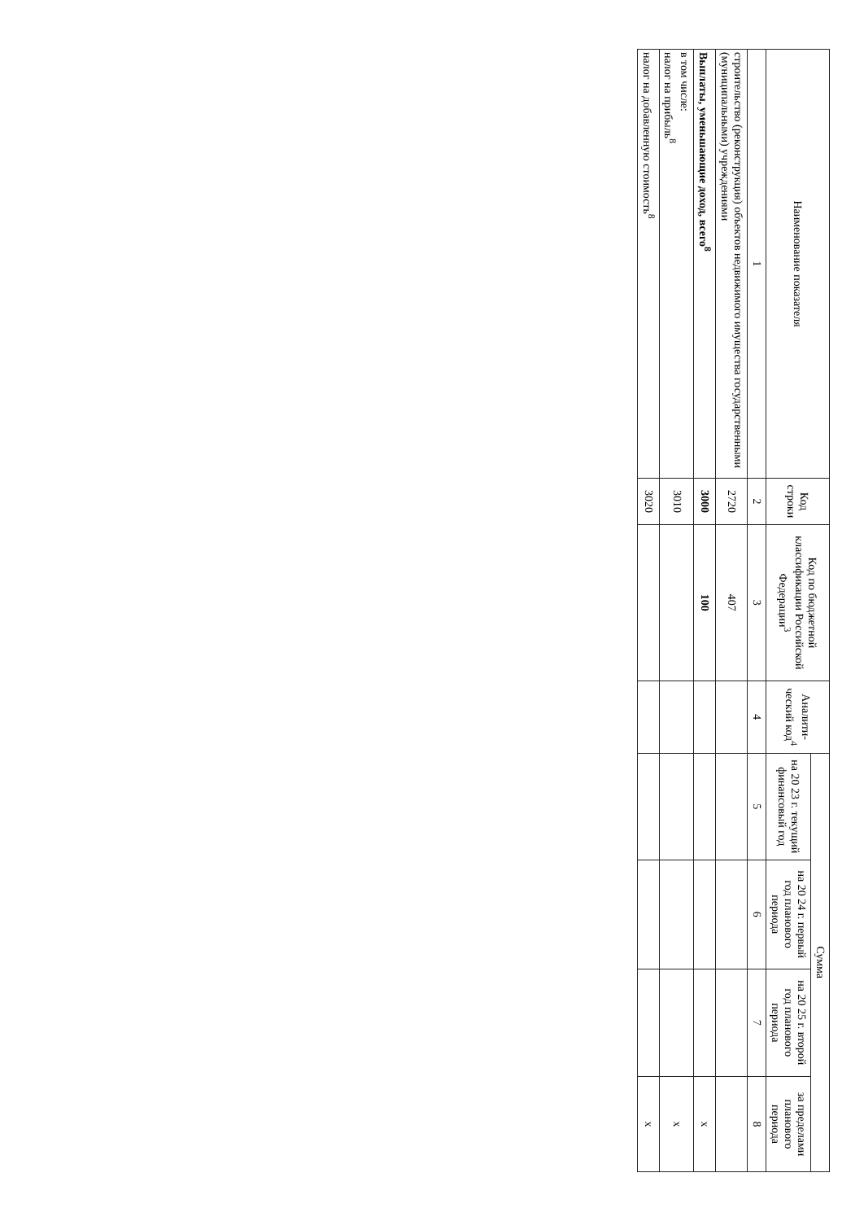| Наименование показателя | Код строки | Код по бюджетной классификации Российской Федерации<sup>3</sup> | Аналити-ческий код<sup>4</sup> | Сумма | | | |
| --- | --- | --- | --- | --- | --- | --- | --- |
| | | | | на 20 23 г. текущий финансовый год | на 20 24 г. первый год планового периода | на 20 25 г. второй год планового периода | за пределами планового периода |
| 1 | 2 | 3 | 4 | 5 | 6 | 7 | 8 |
| строительство (реконструкция) объектов недвижимого имущества государственными (муниципальными) учреждениями | 2720 | 407 | | | | | |
| Выплаты, уменьшающие доход, всего<sup>8</sup> | 3000 | 100 | | | | | x |
| в том числе: налог на прибыль<sup>8</sup> | 3010 | | | | | | x |
| налог на добавленную стоимость<sup>8</sup> | 3020 | | | | | | x |